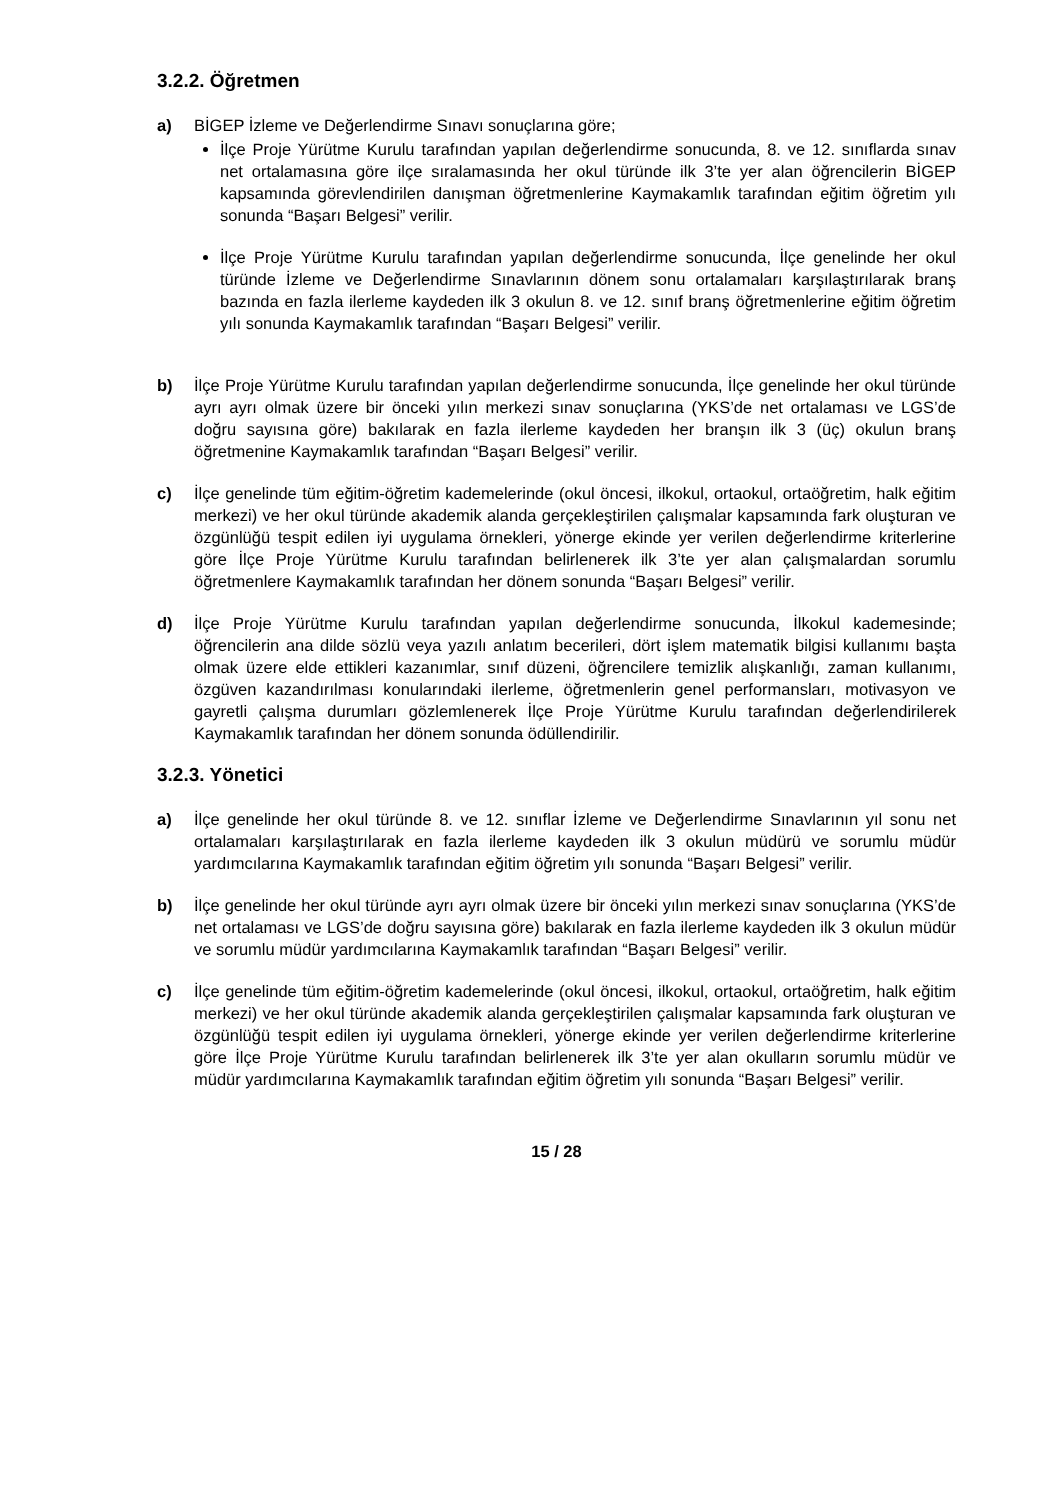3.2.2. Öğretmen
a) BİGEP İzleme ve Değerlendirme Sınavı sonuçlarına göre;
İlçe Proje Yürütme Kurulu tarafından yapılan değerlendirme sonucunda, 8. ve 12. sınıflarda sınav net ortalamasına göre ilçe sıralamasında her okul türünde ilk 3’te yer alan öğrencilerin BİGEP kapsamında görevlendirilen danışman öğretmenlerine Kaymakamlık tarafından eğitim öğretim yılı sonunda “Başarı Belgesi” verilir.
İlçe Proje Yürütme Kurulu tarafından yapılan değerlendirme sonucunda, İlçe genelinde her okul türünde İzleme ve Değerlendirme Sınavlarının dönem sonu ortalamaları karşılaştırılarak branş bazında en fazla ilerleme kaydeden ilk 3 okulun 8. ve 12. sınıf branş öğretmenlerine eğitim öğretim yılı sonunda Kaymakamlık tarafından “Başarı Belgesi” verilir.
b) İlçe Proje Yürütme Kurulu tarafından yapılan değerlendirme sonucunda, İlçe genelinde her okul türünde ayrı ayrı olmak üzere bir önceki yılın merkezi sınav sonuçlarına (YKS’de net ortalaması ve LGS’de doğru sayısına göre) bakılarak en fazla ilerleme kaydeden her branşın ilk 3 (üç) okulun branş öğretmenine Kaymakamlık tarafından “Başarı Belgesi” verilir.
c) İlçe genelinde tüm eğitim-öğretim kademelerinde (okul öncesi, ilkokul, ortaokul, ortaöğretim, halk eğitim merkezi) ve her okul türünde akademik alanda gerçekleştirilen çalışmalar kapsamında fark oluşturan ve özgünlüğü tespit edilen iyi uygulama örnekleri, yönerge ekinde yer verilen değerlendirme kriterlerine göre İlçe Proje Yürütme Kurulu tarafından belirlenerek ilk 3’te yer alan çalışmalardan sorumlu öğretmenlere Kaymakamlık tarafından her dönem sonunda “Başarı Belgesi” verilir.
d) İlçe Proje Yürütme Kurulu tarafından yapılan değerlendirme sonucunda, İlkokul kademesinde; öğrencilerin ana dilde sözlü veya yazılı anlatım becerileri, dört işlem matematik bilgisi kullanımı başta olmak üzere elde ettikleri kazanımlar, sınıf düzeni, öğrencilere temizlik alışkanlığı, zaman kullanımı, özgüven kazandırılması konularındaki ilerleme, öğretmenlerin genel performansları, motivasyon ve gayretli çalışma durumları gözlemlenerek İlçe Proje Yürütme Kurulu tarafından değerlendirilerek Kaymakamlık tarafından her dönem sonunda ödüllendirilir.
3.2.3. Yönetici
a) İlçe genelinde her okul türünde 8. ve 12. sınıflar İzleme ve Değerlendirme Sınavlarının yıl sonu net ortalamaları karşılaştırılarak en fazla ilerleme kaydeden ilk 3 okulun müdürü ve sorumlu müdür yardımcılarına Kaymakamlık tarafından eğitim öğretim yılı sonunda “Başarı Belgesi” verilir.
b) İlçe genelinde her okul türünde ayrı ayrı olmak üzere bir önceki yılın merkezi sınav sonuçlarına (YKS’de net ortalaması ve LGS’de doğru sayısına göre) bakılarak en fazla ilerleme kaydeden ilk 3 okulun müdür ve sorumlu müdür yardımcılarına Kaymakamlık tarafından “Başarı Belgesi” verilir.
c) İlçe genelinde tüm eğitim-öğretim kademelerinde (okul öncesi, ilkokul, ortaokul, ortaöğretim, halk eğitim merkezi) ve her okul türünde akademik alanda gerçekleştirilen çalışmalar kapsamında fark oluşturan ve özgünlüğü tespit edilen iyi uygulama örnekleri, yönerge ekinde yer verilen değerlendirme kriterlerine göre İlçe Proje Yürütme Kurulu tarafından belirlenerek ilk 3’te yer alan okulların sorumlu müdür ve müdür yardımcılarına Kaymakamlık tarafından eğitim öğretim yılı sonunda “Başarı Belgesi” verilir.
15 / 28